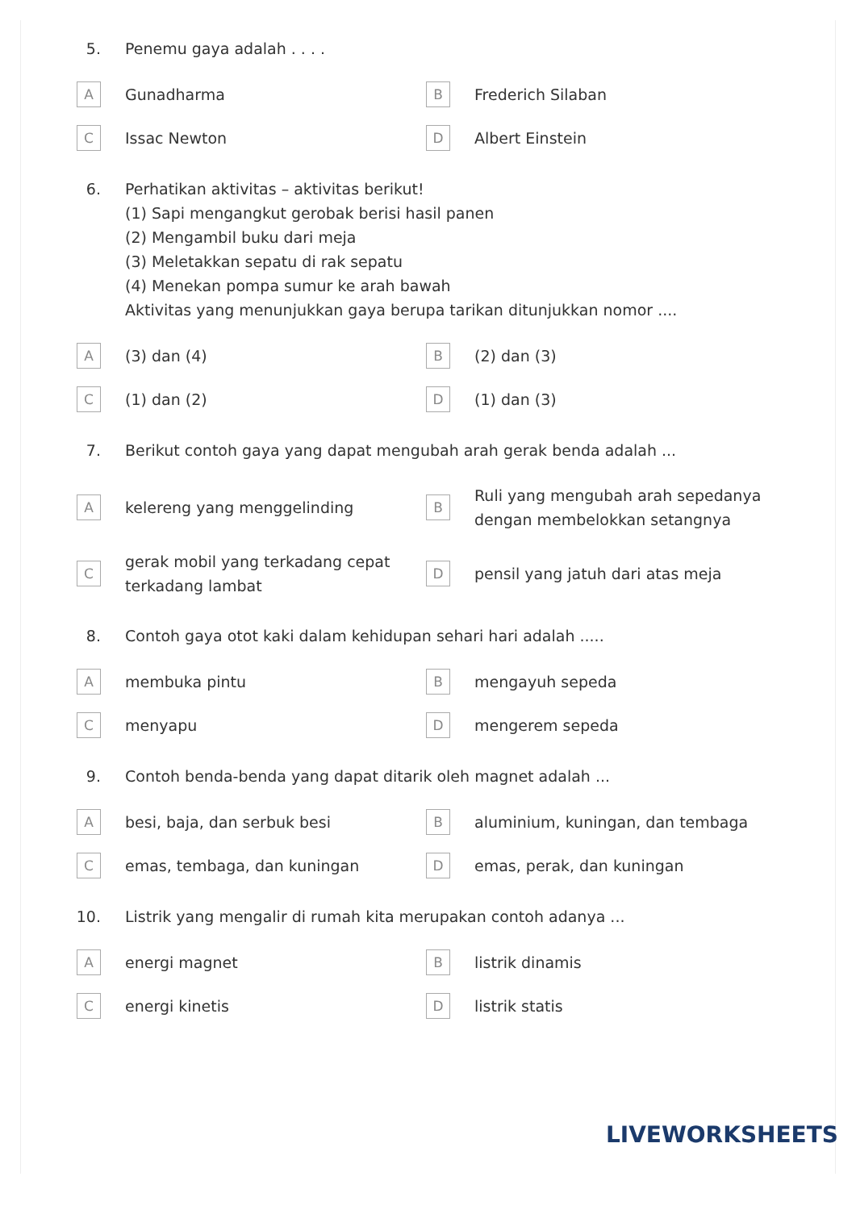5. Penemu gaya adalah . . . .
A Gunadharma
B Frederich Silaban
C Issac Newton
D Albert Einstein
6. Perhatikan aktivitas – aktivitas berikut!
(1) Sapi mengangkut gerobak berisi hasil panen
(2) Mengambil buku dari meja
(3) Meletakkan sepatu di rak sepatu
(4) Menekan pompa sumur ke arah bawah
Aktivitas yang menunjukkan gaya berupa tarikan ditunjukkan nomor ....
A (3) dan (4)
B (2) dan (3)
C (1) dan (2)
D (1) dan (3)
7. Berikut contoh gaya yang dapat mengubah arah gerak benda adalah ...
Akelereng yang menggelinding
B Ruli yang mengubah arah sepedanya
dengan membelokkan setangnya
Cgerak mobil yang terkadang cepat
terkadang lambat
Dpensil yang jatuh dari atas meja
8. Contoh gaya otot kaki dalam kehidupan sehari hari adalah .....
Amembuka pintu
Bmengayuh sepeda
Cmenyapu
Dmengerem sepeda
9. Contoh benda-benda yang dapat ditarik oleh magnet adalah ...
Abesi, baja, dan serbuk besi
Baluminium, kuningan, dan tembaga
Cemas, tembaga, dan kuningan
Demas, perak, dan kuningan
10. Listrik yang mengalir di rumah kita merupakan contoh adanya ...
Aenergi magnet
Blistrik dinamis
Cenergi kinetis
Dlistrik statis
LIVEWORKSHEETS